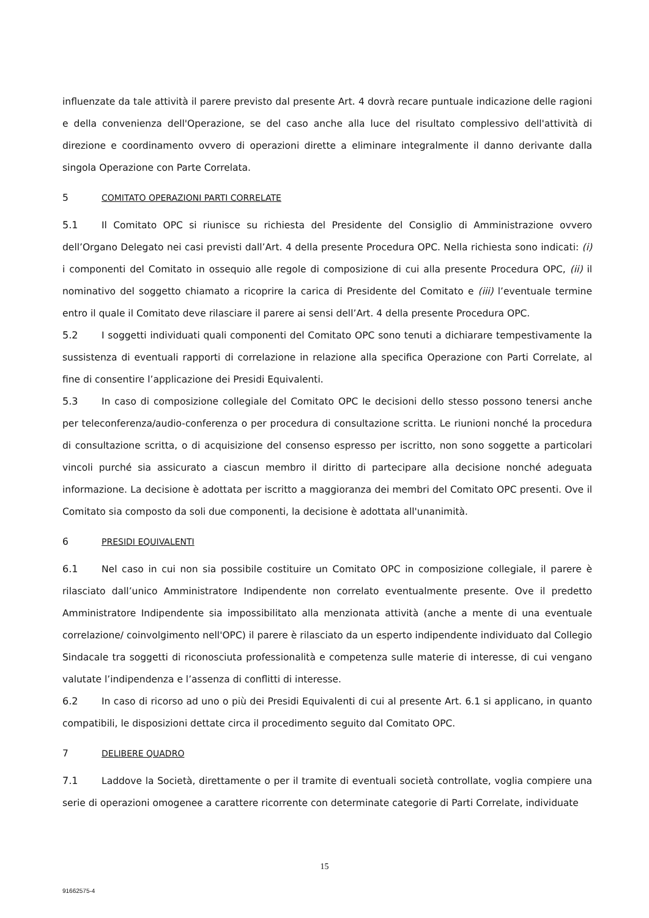influenzate da tale attività il parere previsto dal presente Art. 4 dovrà recare puntuale indicazione delle ragioni e della convenienza dell'Operazione, se del caso anche alla luce del risultato complessivo dell'attività di direzione e coordinamento ovvero di operazioni dirette a eliminare integralmente il danno derivante dalla singola Operazione con Parte Correlata.
5 COMITATO OPERAZIONI PARTI CORRELATE
5.1 Il Comitato OPC si riunisce su richiesta del Presidente del Consiglio di Amministrazione ovvero dell’Organo Delegato nei casi previsti dall’Art. 4 della presente Procedura OPC. Nella richiesta sono indicati: (i) i componenti del Comitato in ossequio alle regole di composizione di cui alla presente Procedura OPC, (ii) il nominativo del soggetto chiamato a ricoprire la carica di Presidente del Comitato e (iii) l’eventuale termine entro il quale il Comitato deve rilasciare il parere ai sensi dell’Art. 4 della presente Procedura OPC.
5.2 I soggetti individuati quali componenti del Comitato OPC sono tenuti a dichiarare tempestivamente la sussistenza di eventuali rapporti di correlazione in relazione alla specifica Operazione con Parti Correlate, al fine di consentire l’applicazione dei Presidi Equivalenti.
5.3 In caso di composizione collegiale del Comitato OPC le decisioni dello stesso possono tenersi anche per teleconferenza/audio-conferenza o per procedura di consultazione scritta. Le riunioni nonché la procedura di consultazione scritta, o di acquisizione del consenso espresso per iscritto, non sono soggette a particolari vincoli purché sia assicurato a ciascun membro il diritto di partecipare alla decisione nonché adeguata informazione. La decisione è adottata per iscritto a maggioranza dei membri del Comitato OPC presenti. Ove il Comitato sia composto da soli due componenti, la decisione è adottata all'unanimità.
6 PRESIDI EQUIVALENTI
6.1 Nel caso in cui non sia possibile costituire un Comitato OPC in composizione collegiale, il parere è rilasciato dall’unico Amministratore Indipendente non correlato eventualmente presente. Ove il predetto Amministratore Indipendente sia impossibilitato alla menzionata attività (anche a mente di una eventuale correlazione/ coinvolgimento nell'OPC) il parere è rilasciato da un esperto indipendente individuato dal Collegio Sindacale tra soggetti di riconosciuta professionalità e competenza sulle materie di interesse, di cui vengano valutate l’indipendenza e l’assenza di conflitti di interesse.
6.2 In caso di ricorso ad uno o più dei Presidi Equivalenti di cui al presente Art. 6.1 si applicano, in quanto compatibili, le disposizioni dettate circa il procedimento seguito dal Comitato OPC.
7 DELIBERE QUADRO
7.1 Laddove la Società, direttamente o per il tramite di eventuali società controllate, voglia compiere una serie di operazioni omogenee a carattere ricorrente con determinate categorie di Parti Correlate, individuate
15
91662575-4